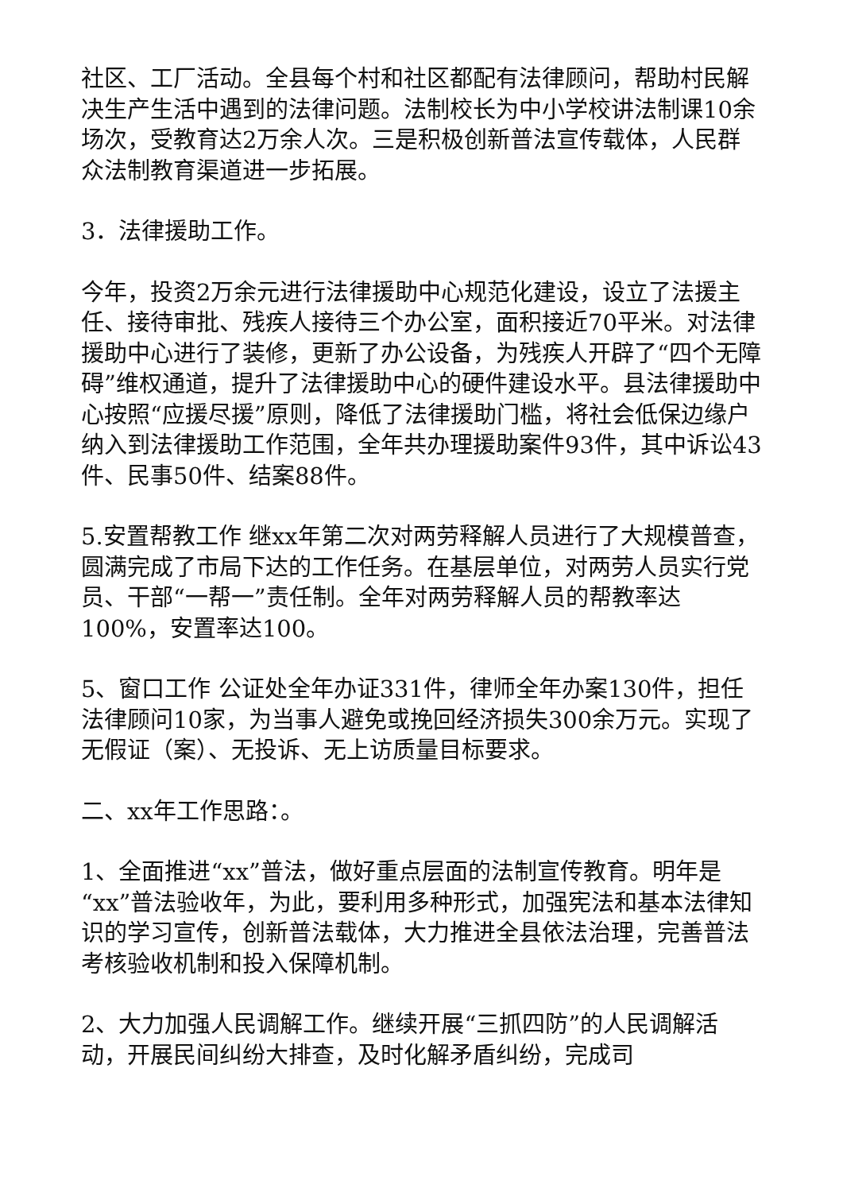社区、工厂活动。全县每个村和社区都配有法律顾问，帮助村民解决生产生活中遇到的法律问题。法制校长为中小学校讲法制课10余场次，受教育达2万余人次。三是积极创新普法宣传载体，人民群众法制教育渠道进一步拓展。
3．法律援助工作。
今年，投资2万余元进行法律援助中心规范化建设，设立了法援主任、接待审批、残疾人接待三个办公室，面积接近70平米。对法律援助中心进行了装修，更新了办公设备，为残疾人开辟了“四个无障碍”维权通道，提升了法律援助中心的硬件建设水平。县法律援助中心按照“应援尽援”原则，降低了法律援助门槛，将社会低保边缘户纳入到法律援助工作范围，全年共办理援助案件93件，其中诉讼43件、民事50件、结案88件。
5.安置帮教工作 继xx年第二次对两劳释解人员进行了大规模普查，圆满完成了市局下达的工作任务。在基层单位，对两劳人员实行党员、干部“一帮一”责任制。全年对两劳释解人员的帮教率达100%，安置率达100。
5、窗口工作 公证处全年办证331件，律师全年办案130件，担任法律顾问10家，为当事人避免或挽回经济损失300余万元。实现了无假证（案）、无投诉、无上访质量目标要求。
二、xx年工作思路：。
1、全面推进“xx”普法，做好重点层面的法制宣传教育。明年是“xx”普法验收年，为此，要利用多种形式，加强宪法和基本法律知识的学习宣传，创新普法载体，大力推进全县依法治理，完善普法考核验收机制和投入保障机制。
2、大力加强人民调解工作。继续开展“三抓四防”的人民调解活动，开展民间纠纷大排查，及时化解矛盾纠纷，完成司